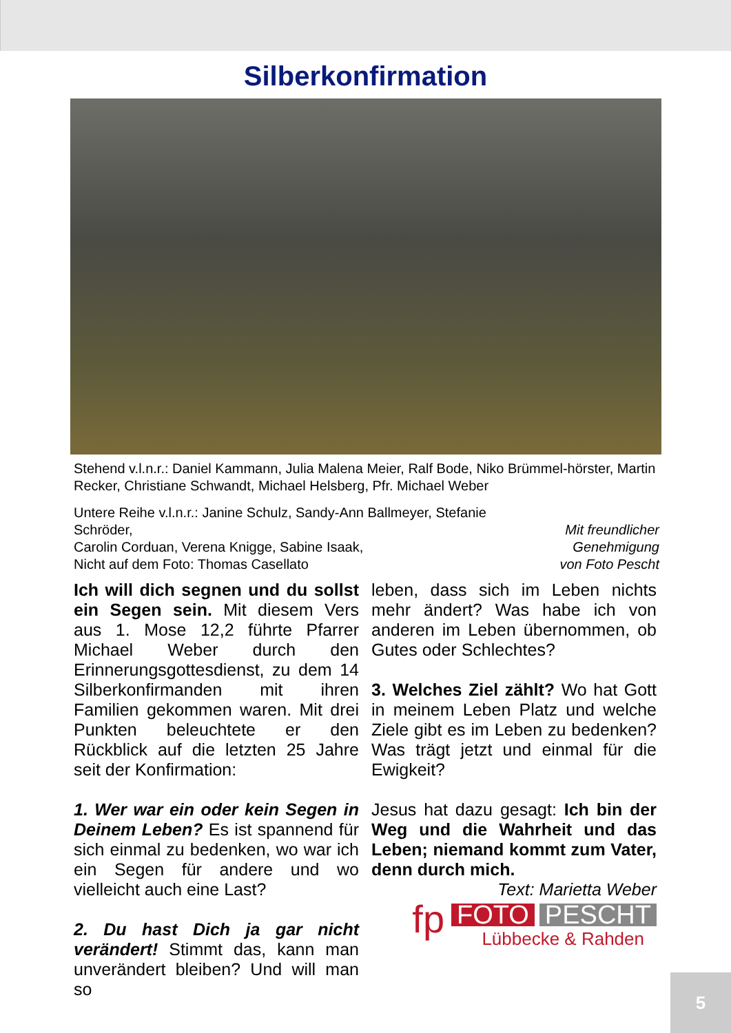Silberkonfirmation
Stehend v.l.n.r.: Daniel Kammann, Julia Malena Meier, Ralf Bode, Niko Brümmel-hörster, Martin Recker, Christiane Schwandt, Michael Helsberg, Pfr. Michael Weber
Untere Reihe v.l.n.r.: Janine Schulz, Sandy-Ann Ballmeyer, Stefanie Schröder,
Carolin Corduan, Verena Knigge, Sabine Isaak,
Nicht auf dem Foto: Thomas Casellato
Mit freundlicher Genehmigung
von Foto Pescht
Ich will dich segnen und du sollst ein Segen sein. Mit diesem Vers aus 1. Mose 12,2 führte Pfarrer Michael Weber durch den Erinnerungsgottesdienst, zu dem 14 Silberkonfirmanden mit ihren Familien gekommen waren. Mit drei Punkten beleuchtete er den Rückblick auf die letzten 25 Jahre seit der Konfirmation:
1. Wer war ein oder kein Segen in Deinem Leben? Es ist spannend für sich einmal zu bedenken, wo war ich ein Segen für andere und wo vielleicht auch eine Last?
2. Du hast Dich ja gar nicht verändert! Stimmt das, kann man unverändert bleiben? Und will man so
leben, dass sich im Leben nichts mehr ändert? Was habe ich von anderen im Leben übernommen, ob Gutes oder Schlechtes?
3. Welches Ziel zählt? Wo hat Gott in meinem Leben Platz und welche Ziele gibt es im Leben zu bedenken? Was trägt jetzt und einmal für die Ewigkeit?
Jesus hat dazu gesagt: Ich bin der Weg und die Wahrheit und das Leben; niemand kommt zum Vater, denn durch mich.
Text: Marietta Weber
fp FOTO PESCHT
Lübbecke & Rahden
5